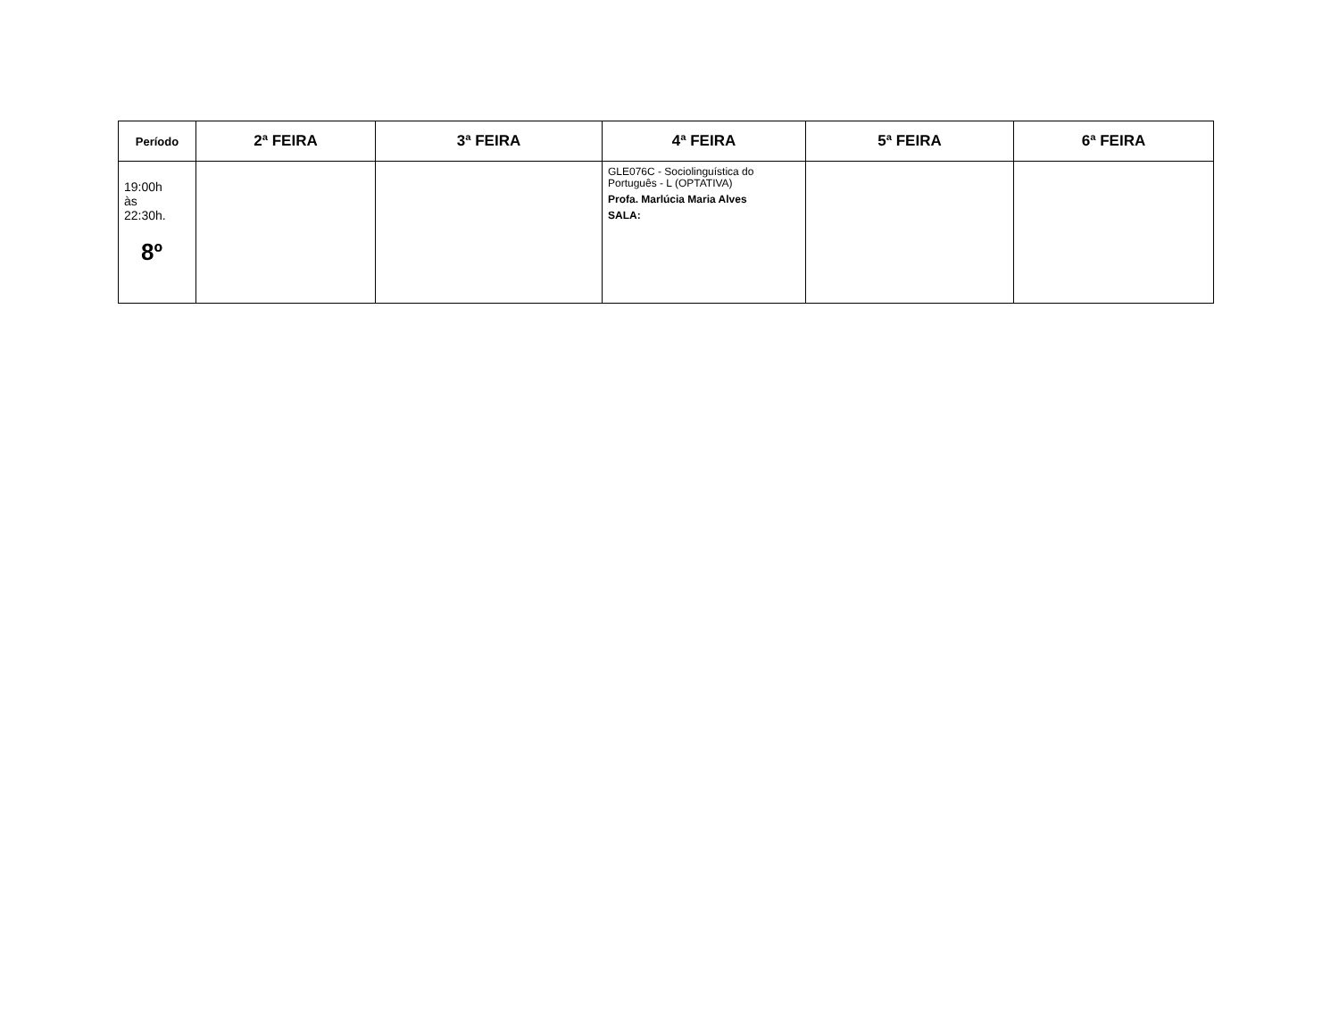| Período | 2ª FEIRA | 3ª FEIRA | 4ª FEIRA | 5ª FEIRA | 6ª FEIRA |
| --- | --- | --- | --- | --- | --- |
| 19:00h às 22:30h. 8º | | | GLE076C - Sociolinguística do Português - L (OPTATIVA) Profa. Marlúcia Maria Alves SALA: | | |